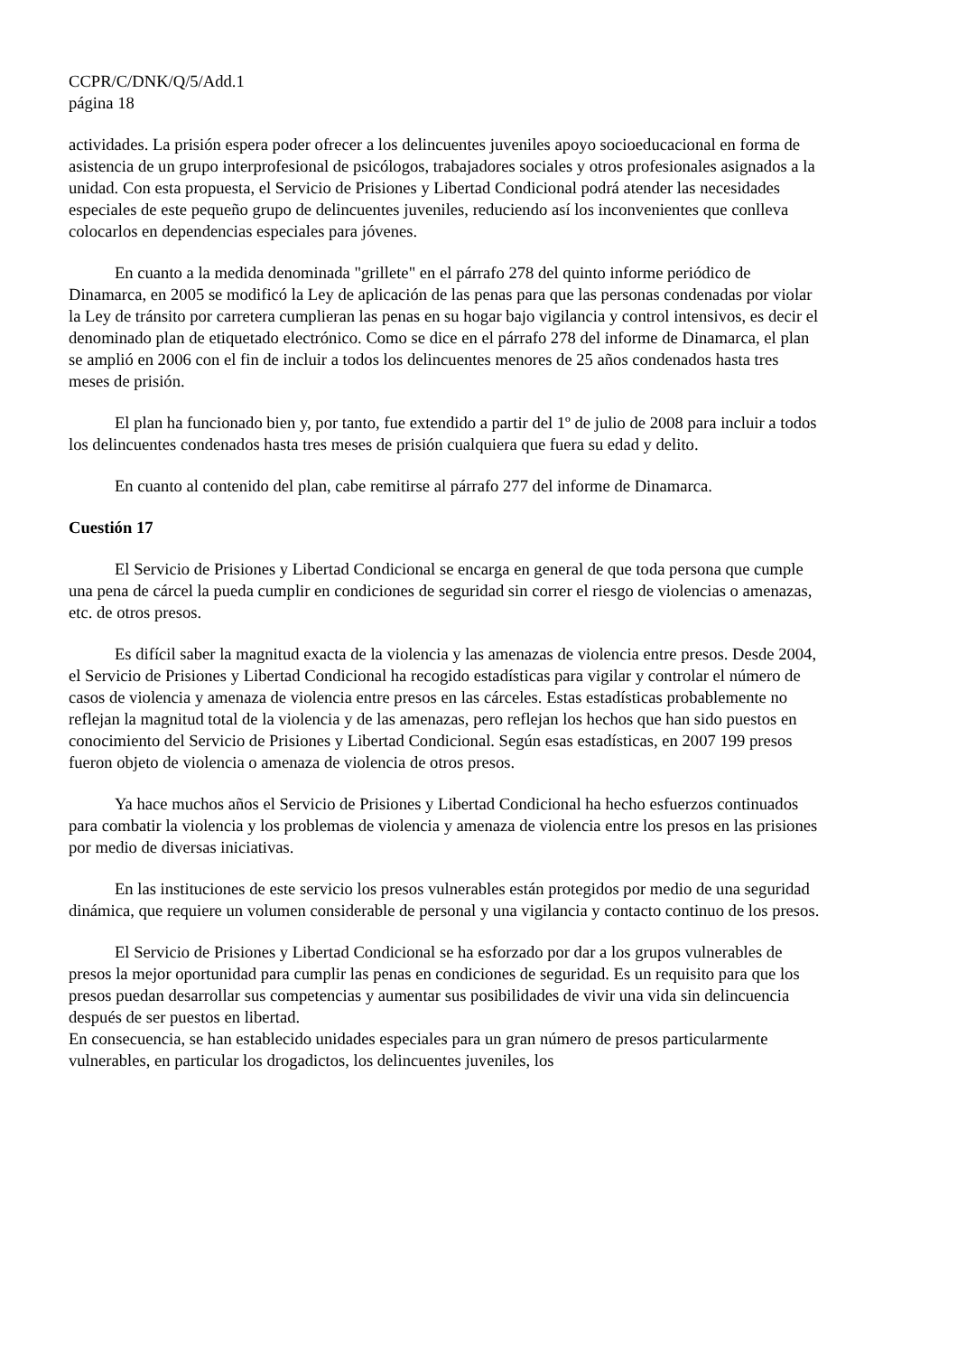CCPR/C/DNK/Q/5/Add.1
página 18
actividades. La prisión espera poder ofrecer a los delincuentes juveniles apoyo socioeducacional en forma de asistencia de un grupo interprofesional de psicólogos, trabajadores sociales y otros profesionales asignados a la unidad. Con esta propuesta, el Servicio de Prisiones y Libertad Condicional podrá atender las necesidades especiales de este pequeño grupo de delincuentes juveniles, reduciendo así los inconvenientes que conlleva colocarlos en dependencias especiales para jóvenes.
En cuanto a la medida denominada "grillete" en el párrafo 278 del quinto informe periódico de Dinamarca, en 2005 se modificó la Ley de aplicación de las penas para que las personas condenadas por violar la Ley de tránsito por carretera cumplieran las penas en su hogar bajo vigilancia y control intensivos, es decir el denominado plan de etiquetado electrónico. Como se dice en el párrafo 278 del informe de Dinamarca, el plan se amplió en 2006 con el fin de incluir a todos los delincuentes menores de 25 años condenados hasta tres meses de prisión.
El plan ha funcionado bien y, por tanto, fue extendido a partir del 1º de julio de 2008 para incluir a todos los delincuentes condenados hasta tres meses de prisión cualquiera que fuera su edad y delito.
En cuanto al contenido del plan, cabe remitirse al párrafo 277 del informe de Dinamarca.
Cuestión 17
El Servicio de Prisiones y Libertad Condicional se encarga en general de que toda persona que cumple una pena de cárcel la pueda cumplir en condiciones de seguridad sin correr el riesgo de violencias o amenazas, etc. de otros presos.
Es difícil saber la magnitud exacta de la violencia y las amenazas de violencia entre presos. Desde 2004, el Servicio de Prisiones y Libertad Condicional ha recogido estadísticas para vigilar y controlar el número de casos de violencia y amenaza de violencia entre presos en las cárceles. Estas estadísticas probablemente no reflejan la magnitud total de la violencia y de las amenazas, pero reflejan los hechos que han sido puestos en conocimiento del Servicio de Prisiones y Libertad Condicional. Según esas estadísticas, en 2007 199 presos fueron objeto de violencia o amenaza de violencia de otros presos.
Ya hace muchos años el Servicio de Prisiones y Libertad Condicional ha hecho esfuerzos continuados para combatir la violencia y los problemas de violencia y amenaza de violencia entre los presos en las prisiones por medio de diversas iniciativas.
En las instituciones de este servicio los presos vulnerables están protegidos por medio de una seguridad dinámica, que requiere un volumen considerable de personal y una vigilancia y contacto continuo de los presos.
El Servicio de Prisiones y Libertad Condicional se ha esforzado por dar a los grupos vulnerables de presos la mejor oportunidad para cumplir las penas en condiciones de seguridad. Es un requisito para que los presos puedan desarrollar sus competencias y aumentar sus posibilidades de vivir una vida sin delincuencia después de ser puestos en libertad.
En consecuencia, se han establecido unidades especiales para un gran número de presos particularmente vulnerables, en particular los drogadictos, los delincuentes juveniles, los